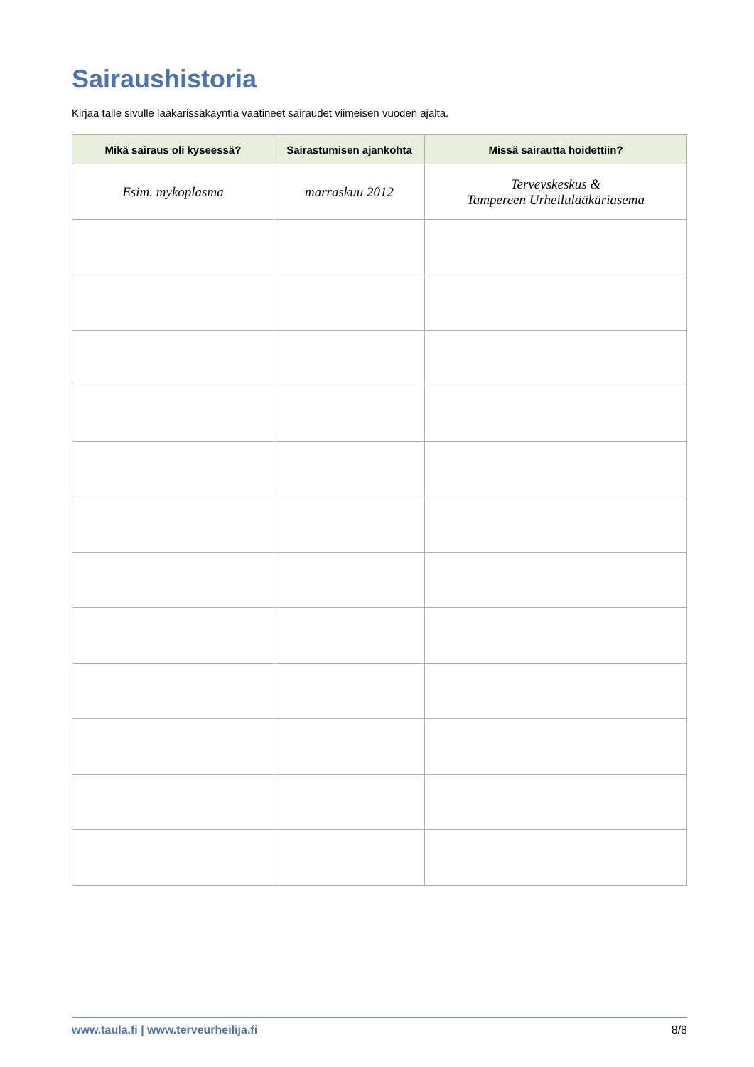Sairaushistoria
Kirjaa tälle sivulle lääkärissäkäyntiä vaatineet sairaudet viimeisen vuoden ajalta.
| Mikä sairaus oli kyseessä? | Sairastumisen ajankohta | Missä sairautta hoidettiin? |
| --- | --- | --- |
| Esim. mykoplasma | marraskuu 2012 | Terveyskeskus & Tampereen Urheilulääkäriasema |
www.taula.fi | www.terveurheilija.fi 8/8